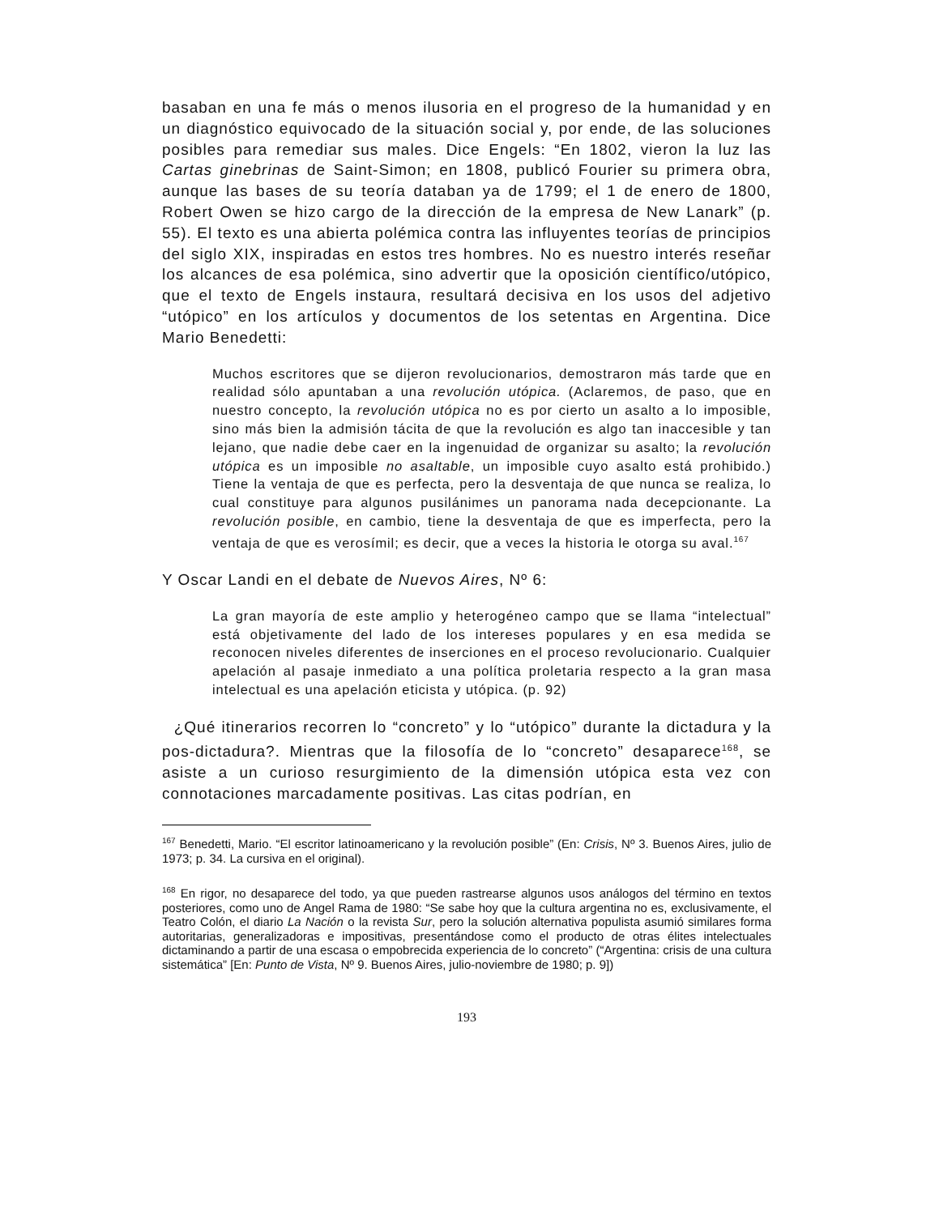basaban en una fe más o menos ilusoria en el progreso de la humanidad y en un diagnóstico equivocado de la situación social y, por ende, de las soluciones posibles para remediar sus males. Dice Engels: “En 1802, vieron la luz las Cartas ginebrinas de Saint-Simon; en 1808, publicó Fourier su primera obra, aunque las bases de su teoría databan ya de 1799; el 1 de enero de 1800, Robert Owen se hizo cargo de la dirección de la empresa de New Lanark” (p. 55). El texto es una abierta polémica contra las influyentes teorías de principios del siglo XIX, inspiradas en estos tres hombres. No es nuestro interés reseñar los alcances de esa polémica, sino advertir que la oposición científico/utópico, que el texto de Engels instaura, resultará decisiva en los usos del adjetivo “utópico” en los artículos y documentos de los setentas en Argentina. Dice Mario Benedetti:
Muchos escritores que se dijeron revolucionarios, demostraron más tarde que en realidad sólo apuntaban a una revolución utópica. (Aclaremos, de paso, que en nuestro concepto, la revolución utópica no es por cierto un asalto a lo imposible, sino más bien la admisión tácita de que la revolución es algo tan inaccesible y tan lejano, que nadie debe caer en la ingenuidad de organizar su asalto; la revolución utópica es un imposible no asaltable, un imposible cuyo asalto está prohibido.) Tiene la ventaja de que es perfecta, pero la desventaja de que nunca se realiza, lo cual constituye para algunos pusilánimes un panorama nada decepcionante. La revolución posible, en cambio, tiene la desventaja de que es imperfecta, pero la ventaja de que es verosímil; es decir, que a veces la historia le otorga su aval.<sup>167</sup>
Y Oscar Landi en el debate de Nuevos Aires, Nº 6:
La gran mayoría de este amplio y heterogéneo campo que se llama “intelectual” está objetivamente del lado de los intereses populares y en esa medida se reconocen niveles diferentes de inserciones en el proceso revolucionario. Cualquier apelación al pasaje inmediato a una política proletaria respecto a la gran masa intelectual es una apelación eticista y utópica. (p. 92)
¿Qué itinerarios recorren lo “concreto” y lo “utópico” durante la dictadura y la pos-dictadura?. Mientras que la filosofía de lo “concreto” desaparece<sup>168</sup>, se asiste a un curioso resurgimiento de la dimensión utópica esta vez con connotaciones marcadamente positivas. Las citas podrían, en
<sup>167</sup> Benedetti, Mario. “El escritor latinoamericano y la revolución posible” (En: Crisis, Nº 3. Buenos Aires, julio de 1973; p. 34. La cursiva en el original).
<sup>168</sup> En rigor, no desaparece del todo, ya que pueden rastrearse algunos usos análogos del término en textos posteriores, como uno de Angel Rama de 1980: “Se sabe hoy que la cultura argentina no es, exclusivamente, el Teatro Colón, el diario La Nación o la revista Sur, pero la solución alternativa populista asumió similares forma autoritarias, generalizadoras e impositivas, presentándose como el producto de otras élites intelectuales dictaminando a partir de una escasa o empobrecida experiencia de lo concreto” (“Argentina: crisis de una cultura sistemática” [En: Punto de Vista, Nº 9. Buenos Aires, julio-noviembre de 1980; p. 9])
193